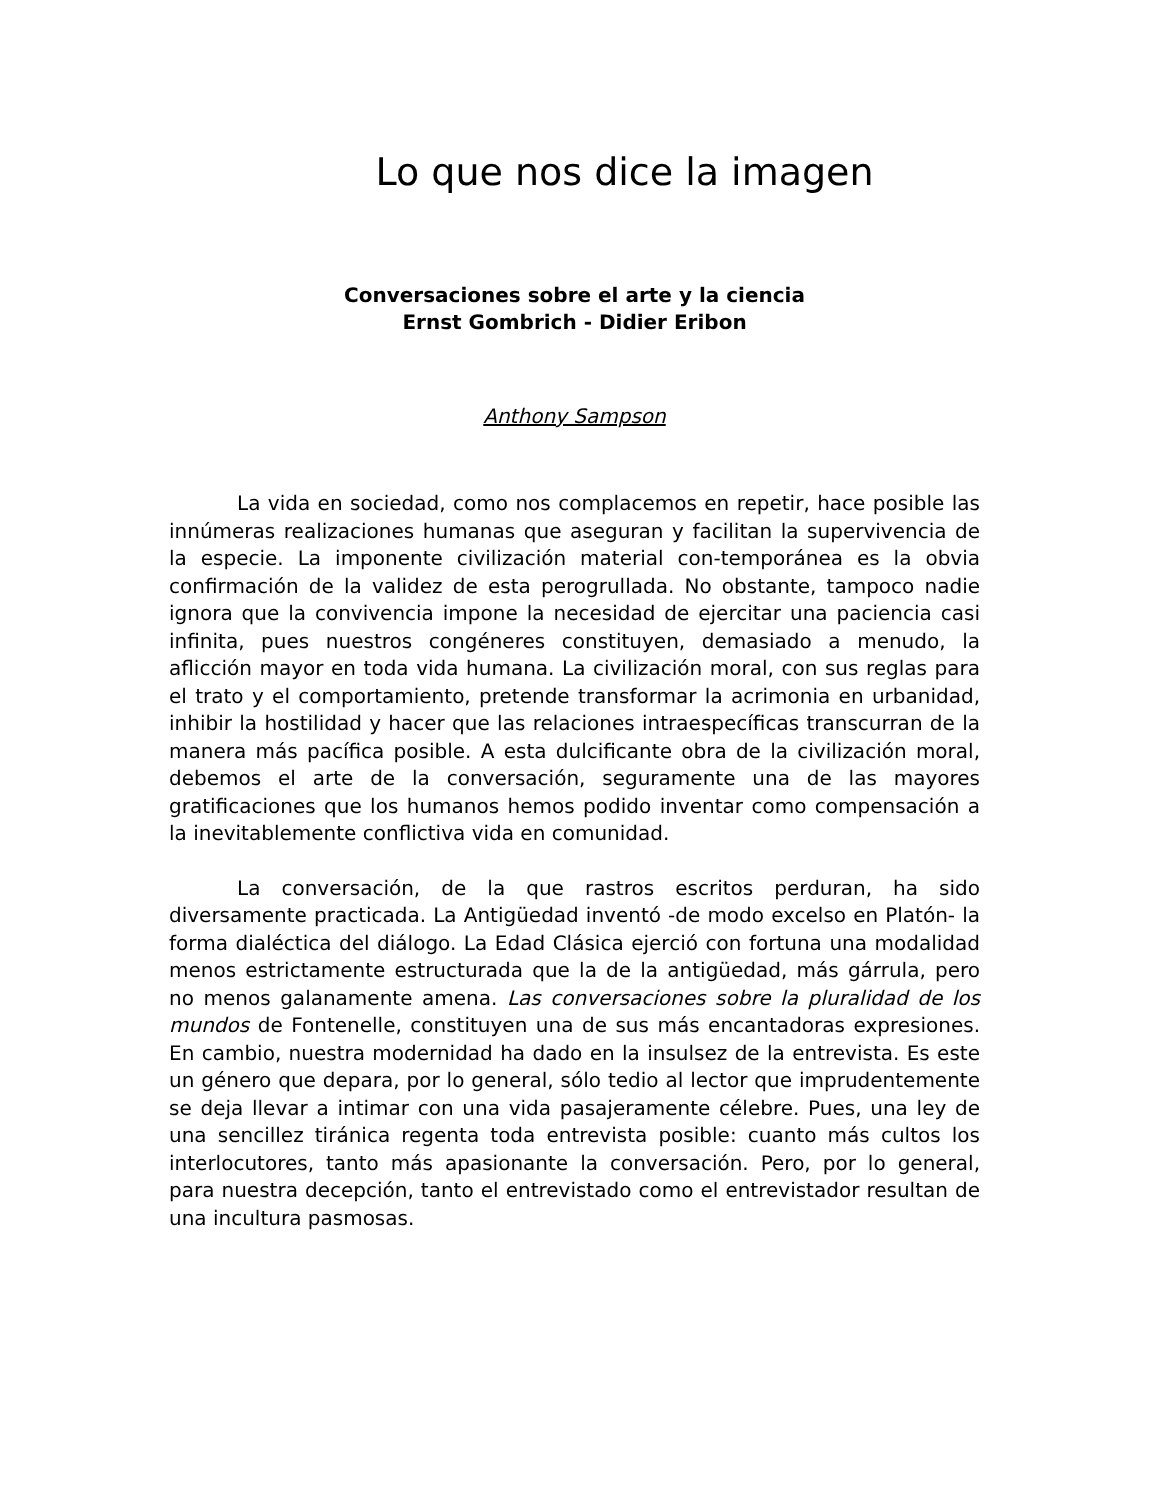Lo que nos dice la imagen
Conversaciones sobre el arte y la ciencia
Ernst Gombrich - Didier Eribon
Anthony Sampson
La vida en sociedad, como nos complacemos en repetir, hace posible las innúmeras realizaciones humanas que aseguran y facilitan la supervivencia de la especie. La imponente civilización material con-temporánea es la obvia confirmación de la validez de esta perogrullada. No obstante, tampoco nadie ignora que la convivencia impone la necesidad de ejercitar una paciencia casi infinita, pues nuestros congéneres constituyen, demasiado a menudo, la aflicción mayor en toda vida humana. La civilización moral, con sus reglas para el trato y el comportamiento, pretende transformar la acrimonia en urbanidad, inhibir la hostilidad y hacer que las relaciones intraespecíficas transcurran de la manera más pacífica posible. A esta dulcificante obra de la civilización moral, debemos el arte de la conversación, seguramente una de las mayores gratificaciones que los humanos hemos podido inventar como compensación a la inevitablemente conflictiva vida en comunidad.
La conversación, de la que rastros escritos perduran, ha sido diversamente practicada. La Antigüedad inventó -de modo excelso en Platón- la forma dialéctica del diálogo. La Edad Clásica ejerció con fortuna una modalidad menos estrictamente estructurada que la de la antigüedad, más gárrula, pero no menos galanamente amena. Las conversaciones sobre la pluralidad de los mundos de Fontenelle, constituyen una de sus más encantadoras expresiones. En cambio, nuestra modernidad ha dado en la insulsez de la entrevista. Es este un género que depara, por lo general, sólo tedio al lector que imprudentemente se deja llevar a intimar con una vida pasajeramente célebre. Pues, una ley de una sencillez tiránica regenta toda entrevista posible: cuanto más cultos los interlocutores, tanto más apasionante la conversación. Pero, por lo general, para nuestra decepción, tanto el entrevistado como el entrevistador resultan de una incultura pasmosas.